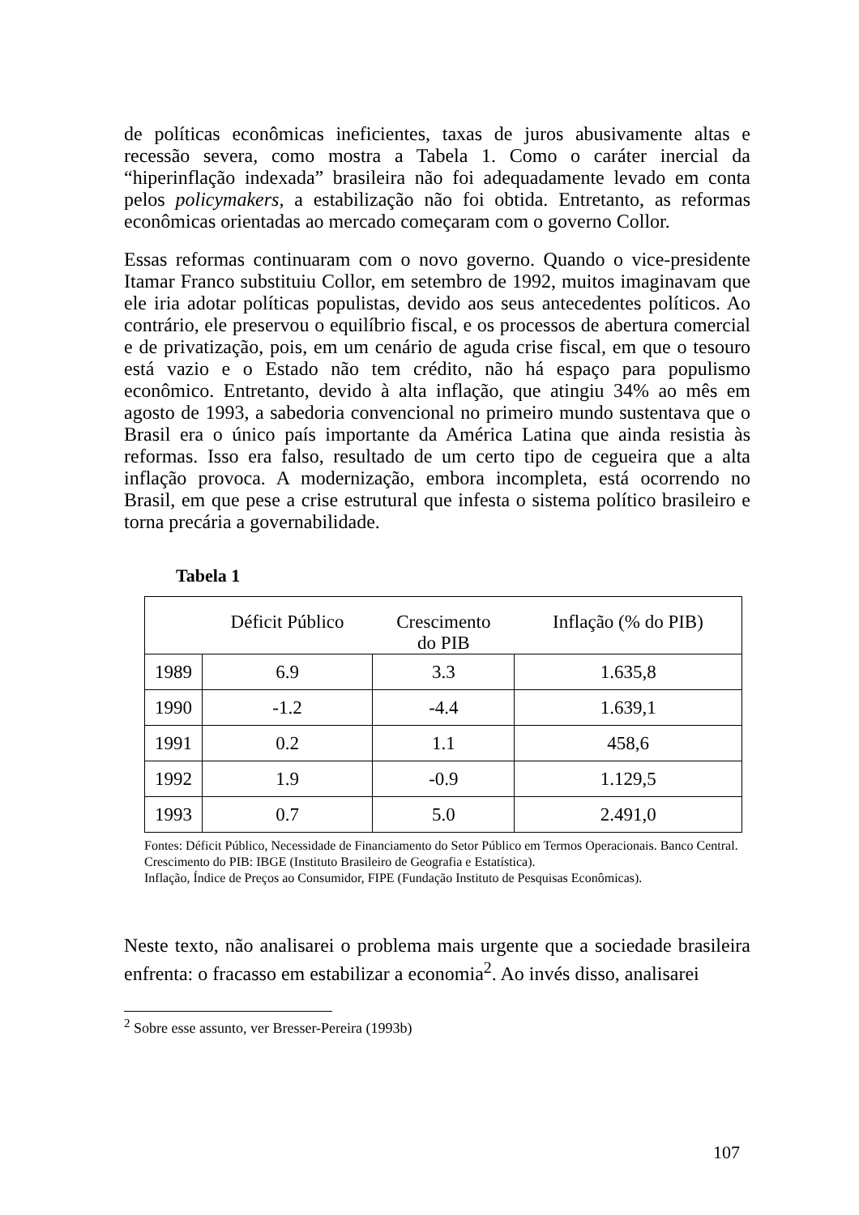de políticas econômicas ineficientes, taxas de juros abusivamente altas e recessão severa, como mostra a Tabela 1. Como o caráter inercial da “hiperinflação indexada” brasileira não foi adequadamente levado em conta pelos policymakers, a estabilização não foi obtida. Entretanto, as reformas econômicas orientadas ao mercado começaram com o governo Collor.
Essas reformas continuaram com o novo governo. Quando o vice-presidente Itamar Franco substituiu Collor, em setembro de 1992, muitos imaginavam que ele iria adotar políticas populistas, devido aos seus antecedentes políticos. Ao contrário, ele preservou o equilíbrio fiscal, e os processos de abertura comercial e de privatização, pois, em um cenário de aguda crise fiscal, em que o tesouro está vazio e o Estado não tem crédito, não há espaço para populismo econômico. Entretanto, devido à alta inflação, que atingiu 34% ao mês em agosto de 1993, a sabedoria convencional no primeiro mundo sustentava que o Brasil era o único país importante da América Latina que ainda resistia às reformas. Isso era falso, resultado de um certo tipo de cegueira que a alta inflação provoca. A modernização, embora incompleta, está ocorrendo no Brasil, em que pese a crise estrutural que infesta o sistema político brasileiro e torna precária a governabilidade.
Tabela 1
| | Déficit Público | Crescimento do PIB | Inflação (% do PIB) |
| --- | --- | --- | --- |
| 1989 | 6.9 | 3.3 | 1.635,8 |
| 1990 | -1.2 | -4.4 | 1.639,1 |
| 1991 | 0.2 | 1.1 | 458,6 |
| 1992 | 1.9 | -0.9 | 1.129,5 |
| 1993 | 0.7 | 5.0 | 2.491,0 |
Fontes: Déficit Público, Necessidade de Financiamento do Setor Público em Termos Operacionais. Banco Central.
Crescimento do PIB: IBGE (Instituto Brasileiro de Geografia e Estatística).
Inflação, Índice de Preços ao Consumidor, FIPE (Fundação Instituto de Pesquisas Econômicas).
Neste texto, não analisarei o problema mais urgente que a sociedade brasileira enfrenta: o fracasso em estabilizar a economia<sup>2</sup>. Ao invés disso, analisarei
<sup>2</sup> Sobre esse assunto, ver Bresser-Pereira (1993b)
107